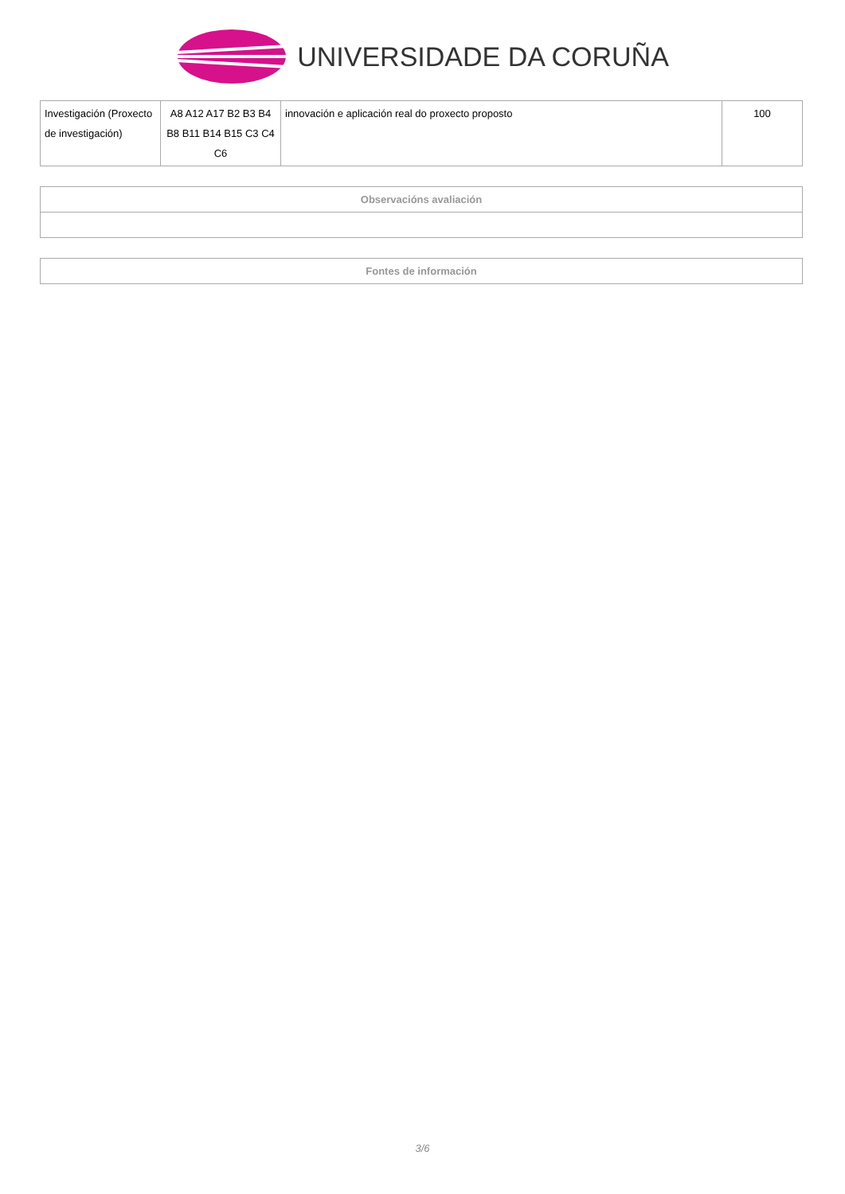UNIVERSIDADE DA CORUÑA
| Investigación (Proxecto de investigación) | A8 A12 A17 B2 B3 B4 B8 B11 B14 B15 C3 C4 C6 | innovación e aplicación real do proxecto proposto | 100 |
| Observacións avaliación |
| --- |
| Fontes de información |
| --- |
3/6